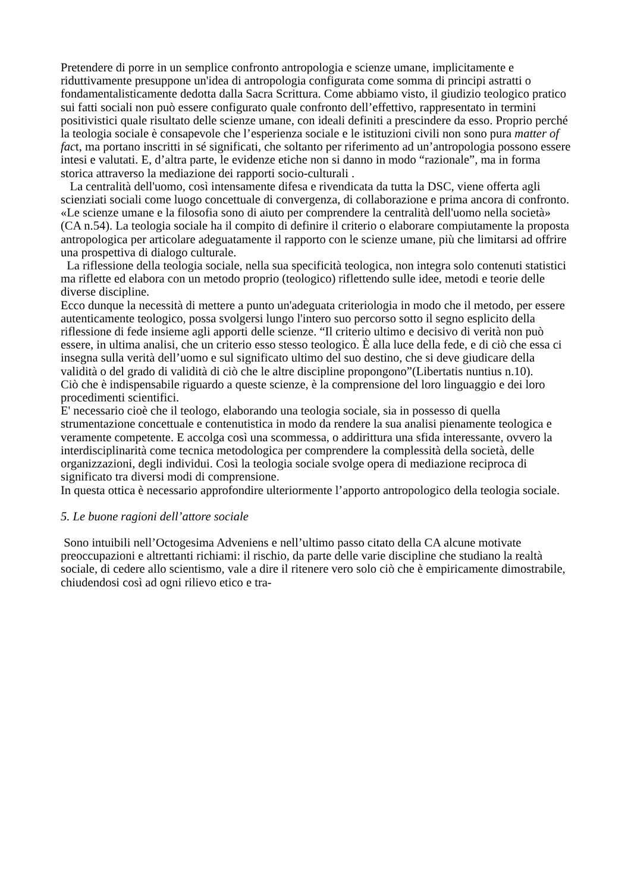Pretendere di porre in un semplice confronto antropologia e scienze umane, implicitamente e riduttivamente presuppone un'idea di antropologia configurata come somma di principi astratti o fondamentalisticamente dedotta dalla Sacra Scrittura. Come abbiamo visto, il giudizio teologico pratico sui fatti sociali non può essere configurato quale confronto dell’effettivo, rappresentato in termini positivistici quale risultato delle scienze umane, con ideali definiti a prescindere da esso. Proprio perché la teologia sociale è consapevole che l’esperienza sociale e le istituzioni civili non sono pura matter of fact, ma portano inscritti in sé significati, che soltanto per riferimento ad un’antropologia possono essere intesi e valutati. E, d’altra parte, le evidenze etiche non si danno in modo “razionale”, ma in forma storica attraverso la mediazione dei rapporti socio-culturali .
La centralità dell'uomo, così intensamente difesa e rivendicata da tutta la DSC, viene offerta agli scienziati sociali come luogo concettuale di convergenza, di collaborazione e prima ancora di confronto. «Le scienze umane e la filosofia sono di aiuto per comprendere la centralità dell'uomo nella società» (CA n.54). La teologia sociale ha il compito di definire il criterio o elaborare compiutamente la proposta antropologica per articolare adeguatamente il rapporto con le scienze umane, più che limitarsi ad offrire una prospettiva di dialogo culturale.
La riflessione della teologia sociale, nella sua specificità teologica, non integra solo contenuti statistici ma riflette ed elabora con un metodo proprio (teologico) riflettendo sulle idee, metodi e teorie delle diverse discipline.
Ecco dunque la necessità di mettere a punto un'adeguata criteriologia in modo che il metodo, per essere autenticamente teologico, possa svolgersi lungo l'intero suo percorso sotto il segno esplicito della riflessione di fede insieme agli apporti delle scienze. “Il criterio ultimo e decisivo di verità non può essere, in ultima analisi, che un criterio esso stesso teologico. È alla luce della fede, e di ciò che essa ci insegna sulla verità dell’uomo e sul significato ultimo del suo destino, che si deve giudicare della validità o del grado di validità di ciò che le altre discipline propongono”(Libertatis nuntius n.10).
Ciò che è indispensabile riguardo a queste scienze, è la comprensione del loro linguaggio e dei loro procedimenti scientifici.
E' necessario cioè che il teologo, elaborando una teologia sociale, sia in possesso di quella strumentazione concettuale e contenutistica in modo da rendere la sua analisi pienamente teologica e veramente competente. E accolga così una scommessa, o addirittura una sfida interessante, ovvero la interdisciplinarità come tecnica metodologica per comprendere la complessità della società, delle organizzazioni, degli individui. Così la teologia sociale svolge opera di mediazione reciproca di significato tra diversi modi di comprensione.
In questa ottica è necessario approfondire ulteriormente l’apporto antropologico della teologia sociale.
5. Le buone ragioni dell’attore sociale
Sono intuibili nell’Octogesima Adveniens e nell’ultimo passo citato della CA alcune motivate preoccupazioni e altrettanti richiami: il rischio, da parte delle varie discipline che studiano la realtà sociale, di cedere allo scientismo, vale a dire il ritenere vero solo ciò che è empiricamente dimostrabile, chiudendosi così ad ogni rilievo etico e tra-